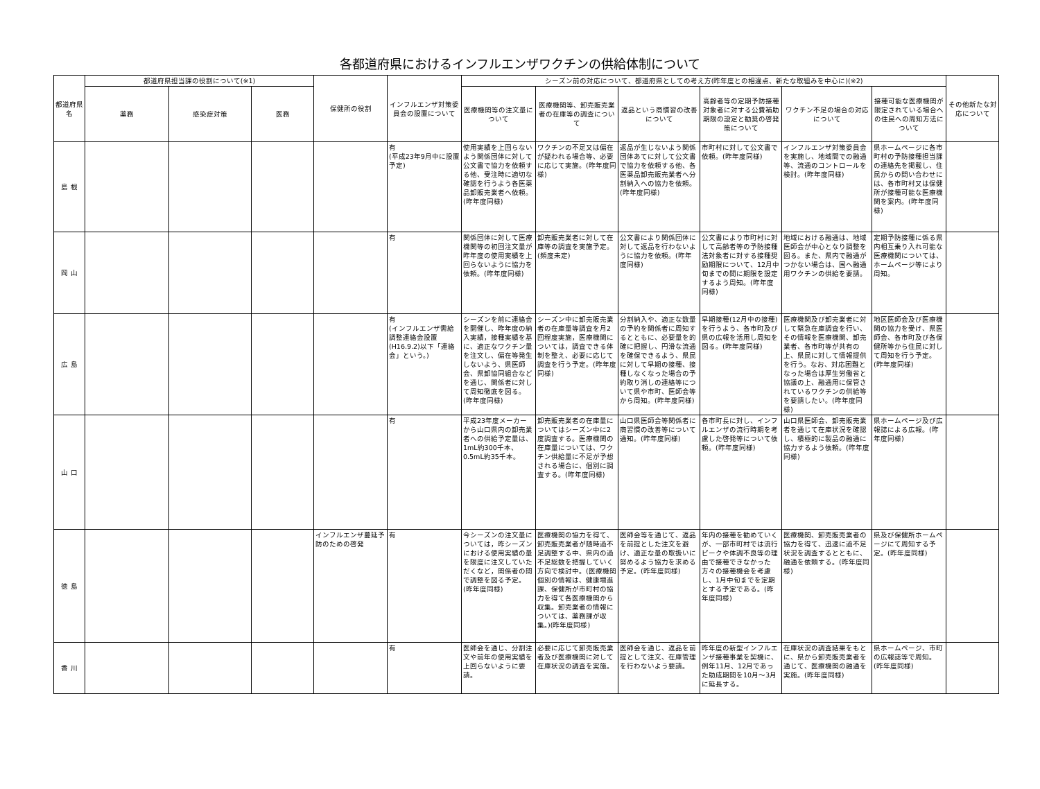各都道府県におけるインフルエンザワクチンの供給体制について
| 都道府県名 | 都道府県担当課の役割について(※1) | | | 保健所の役割 | インフルエンザ対策委員会の設置について | シーズン前の対応について、都道府県としての考え方(昨年度との相違点、新たな取組みを中心に)(※2) | | | | | | その他新たな対応について |
| --- | --- | --- | --- | --- | --- | --- | --- | --- | --- | --- | --- | --- |
| | 薬務 | 感染症対策 | 医務 | | | 医療機関等の注文量について | 医療機関等、卸売販売業者の在庫等の調査について | 返品という商慣習の改善について | 高齢者等の定期予防接種対象者に対する公費補助期限の設定と勧奨の啓発策について | ワクチン不足の場合の対応について | 接種可能な医療機関が限定されている場合への住民への周知方法について | |
| 島 根 | | | | | 有 (平成23年9月中に設置予定) | 使用実績を上回らないよう関係団体に対して公文書で協力を依頼する他、受注時に適切な確認を行うよう各医薬品卸販売業者へ依頼。(昨年度同様) | ワクチンの不足又は偏在が疑われる場合等、必要に応じて実施。(昨年度同様) | 返品が生じないよう関係団体あてに対して公文書で協力を依頼する他、各医薬品卸売販売業者へ分割納入への協力を依頼。(昨年度同様) | 市町村に対して公文書で依頼。(昨年度同様) | インフルエンザ対策委員会を実施し、地域間での融通等、流通のコントロールを検討。(昨年度同様) | 県ホームページに各市町村の予防接種担当課の連絡先を掲載し、住民からの問い合わせには、各市町村又は保健所が接種可能な医療機関を案内。(昨年度同様) | |
| 岡 山 | | | | | 有 | 関係団体に対して医療機関等の初回注文量が昨年度の使用実績を上回らないように協力を依頼。(昨年度同様) | 卸売販売業者に対して在庫等の調査を実施予定。(頻度未定) | 公文書により関係団体に対して返品を行わないように協力を依頼。(昨年度同様) | 公文書により市町村に対して高齢者等の予防接種法対象者に対する接種奨励期限について、12月中旬までの間に期限を設定するよう周知。(昨年度同様) | 地域における融通は、地域医師会が中心となり調整を図る。また、県内で融通がつかない場合は、国へ融通用ワクチンの供給を要請。 | 定期予防接種に係る県内相互乗り入れ可能な医療機関については、ホームページ等により周知。 | |
| 広 島 | | | | | 有 (インフルエンザ需給調整連絡会設置(H16.9.2)以下「連絡会」という。) | シーズンを前に連絡会を開催し、昨年度の納入実績，接種実績を基に、適正なワクチン量を注文し、偏在等発生しないよう、県医師会、県卸協同組合などを通じ、関係者に対して周知徹底を図る。(昨年度同様) | シーズン中に卸売販売業者の在庫量等調査を月2回程度実施，医療機関については，調査できる体制を整え、必要に応じて調査を行う予定。(昨年度同様) | 分割納入や、適正な数量の予約を関係者に周知するとともに、必要量を的確に把握し、円滑な流通を確保できるよう、県民に対して早期の接種、接種しなくなった場合の予約取り消しの連絡等について県や市町、医師会等から周知。(昨年度同様) | 早期接種(12月中の接種)を行うよう、各市町及び県の広報を活用し周知を図る。(昨年度同様) | 医療機関及び卸売業者に対して緊急在庫調査を行い、その情報を医療機関、卸売業者、各市町等が共有の上、県民に対して情報提供を行う。なお、対応困難となった場合は厚生労働省と協議の上、融通用に保管されているワクチンの供給等を要請したい。(昨年度同様) | 地区医師会及び医療機関の協力を受け、県医師会、各市町及び各保健所等から住民に対して周知を行う予定。(昨年度同様) | |
| 山 口 | | | | | 有 | 平成23年度メーカーから山口県内の卸売業者への供給予定量は、1mL約300千本、0.5mL約35千本。 | 卸売販売業者の在庫量についてはシーズン中に2度調査する。医療機関の在庫量については、ワクチン供給量に不足が予想される場合に、個別に調査する。(昨年度同様) | 山口県医師会等関係者に商習慣の改善等について通知。(昨年度同様) | 各市町長に対し、インフルエンザの流行時期を考慮した啓発等について依頼。(昨年度同様) | 山口県医師会、卸売販売業者を通じて在庫状況を確認し、積極的に製品の融通に協力するよう依頼。(昨年度同様) | 県ホームページ及び広報誌による広報。(昨年度同様) | |
| 徳 島 | | | | インフルエンザ蔓延予防のための啓発 | 有 | 今シーズンの注文量については，昨シーズンにおける使用実績の量を限度に注文していただくなど，関係者の間で調整を図る予定。(昨年度同様) | 医療機関の協力を得て、卸売販売業者が随時過不足調整する中、県内の過不足総数を把握していく方向で検討中。(医療機関個別の情報は、健康増進課、保健所が市町村の協力を得て各医療機関から収集。卸売業者の情報については、薬務課が収集。)(昨年度同様) | 医師会等を通じて、返品を前提とした注文を避け、適正な量の取扱いに努めるよう協力を求める予定。(昨年度同様) | 年内の接種を勧めていくが、一部市町村では流行ピークや体調不良等の理由で接種できなかった方々の接種機会を考慮し、1月中旬までを定期とする予定である。(昨年度同様) | 医療機関、卸売販売業者の協力を得て、迅速に過不足状況を調査するとともに、融通を依頼する。(昨年度同様) | 県及び保健所ホームページにて周知する予定。(昨年度同様) | |
| 香 川 | | | | | 有 | 医師会を通じ、分割注文や前年の使用実績を上回らないように要請。 | 必要に応じて卸売販売業者及び医療機関に対して在庫状況の調査を実施。 | 医師会を通じ、返品を前提として注文、在庫管理を行わないよう要請。 | 昨年度の新型インフルエンザ接種事業を契機に、例年11月、12月であった助成期間を10月～3月に延長する。 | 在庫状況の調査結果をもとに、県から卸売販売業者を通じて、医療機関の融通を実施。(昨年度同様) | 県ホームページ、市町の広報誌等で周知。(昨年度同様) | |